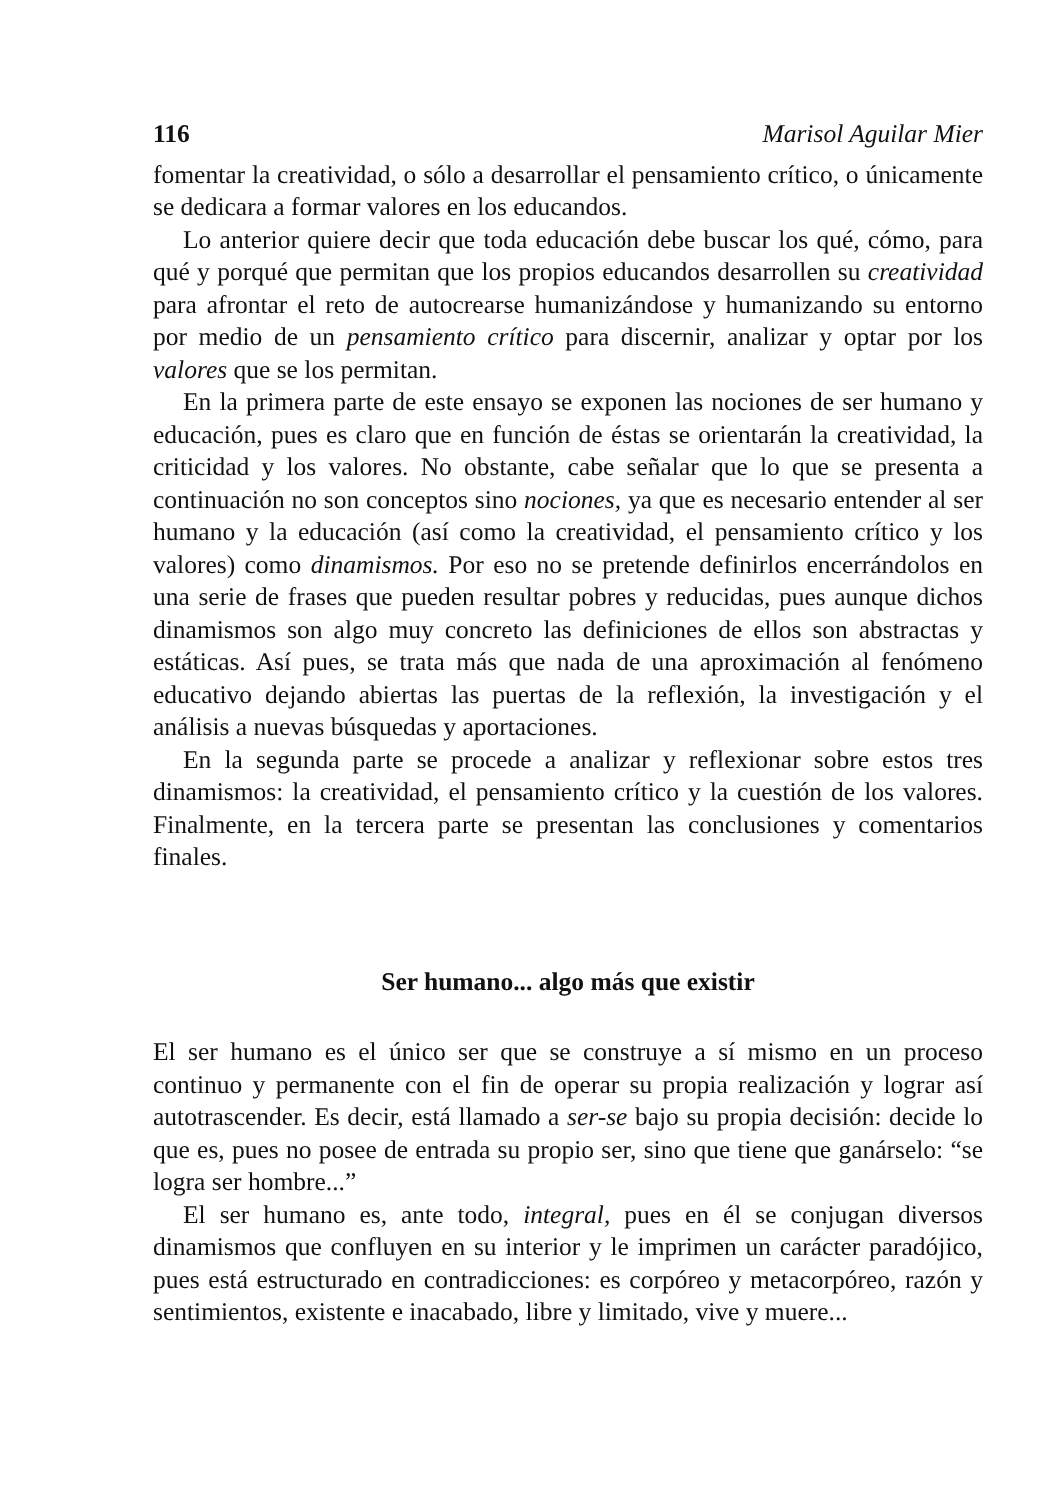116 Marisol Aguilar Mier
fomentar la creatividad, o sólo a desarrollar el pensamiento crítico, o únicamente se dedicara a formar valores en los educandos.
Lo anterior quiere decir que toda educación debe buscar los qué, cómo, para qué y porqué que permitan que los propios educandos desarrollen su creatividad para afrontar el reto de autocrearse humanizándose y humanizando su entorno por medio de un pensamiento crítico para discernir, analizar y optar por los valores que se los permitan.
En la primera parte de este ensayo se exponen las nociones de ser humano y educación, pues es claro que en función de éstas se orientarán la creatividad, la criticidad y los valores. No obstante, cabe señalar que lo que se presenta a continuación no son conceptos sino nociones, ya que es necesario entender al ser humano y la educación (así como la creatividad, el pensamiento crítico y los valores) como dinamismos. Por eso no se pretende definirlos encerrándolos en una serie de frases que pueden resultar pobres y reducidas, pues aunque dichos dinamismos son algo muy concreto las definiciones de ellos son abstractas y estáticas. Así pues, se trata más que nada de una aproximación al fenómeno educativo dejando abiertas las puertas de la reflexión, la investigación y el análisis a nuevas búsquedas y aportaciones.
En la segunda parte se procede a analizar y reflexionar sobre estos tres dinamismos: la creatividad, el pensamiento crítico y la cuestión de los valores. Finalmente, en la tercera parte se presentan las conclusiones y comentarios finales.
Ser humano... algo más que existir
El ser humano es el único ser que se construye a sí mismo en un proceso continuo y permanente con el fin de operar su propia realización y lograr así autotrascender. Es decir, está llamado a ser-se bajo su propia decisión: decide lo que es, pues no posee de entrada su propio ser, sino que tiene que ganárselo: “se logra ser hombre...”
El ser humano es, ante todo, integral, pues en él se conjugan diversos dinamismos que confluyen en su interior y le imprimen un carácter paradójico, pues está estructurado en contradicciones: es corpóreo y metacorpóreo, razón y sentimientos, existente e inacabado, libre y limitado, vive y muere...